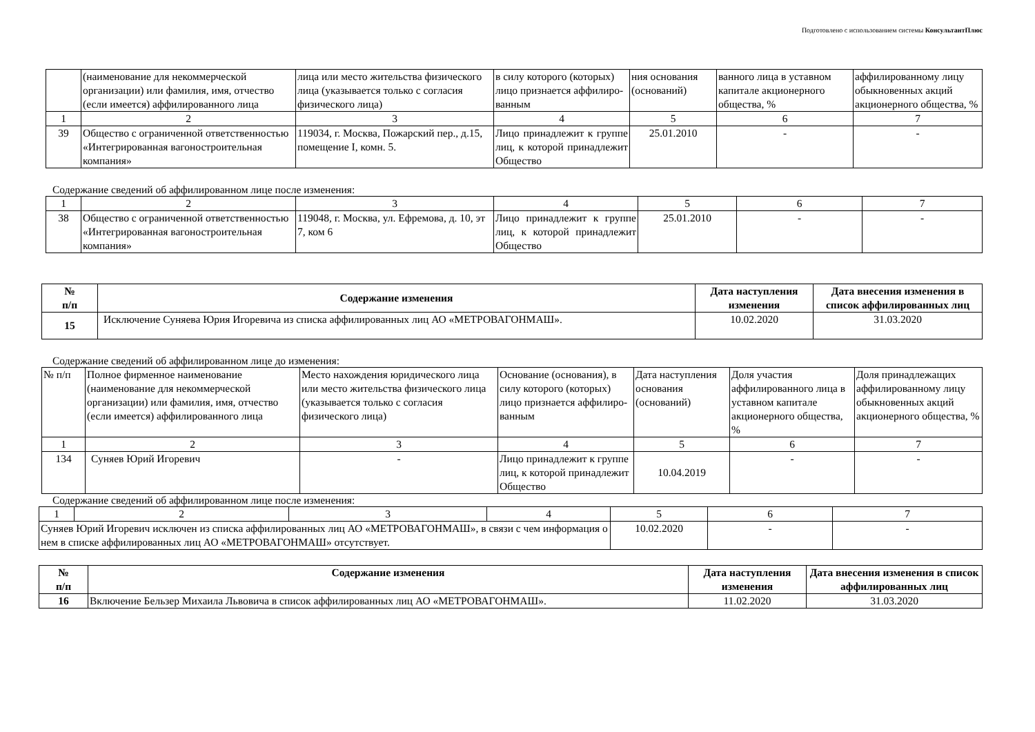Подготовлено с использованием системы КонсультантПлюс
| | (наименование для некоммерческой организации) или фамилия, имя, отчество (если имеется) аффилированного лица | лица или место жительства физического лица (указывается только с согласия физического лица) | в силу которого (которых) лицо признается аффилиро-ванным | ния основания (оснований) | ванного лица в уставном капитале акционерного общества, % | аффилированному лицу обыкновенных акций акционерного общества, % |
| 1 | 2 | 3 | 4 | 5 | 6 | 7 |
| 39 | Общество с ограниченной ответственностью «Интегрированная вагоностроительная компания» | 119034, г. Москва, Пожарский пер., д.15, помещение I, комн. 5. | Лицо принадлежит к группе лиц, к которой принадлежит Общество | 25.01.2010 | - | - |
Содержание сведений об аффилированном лице после изменения:
| 1 | 2 | 3 | 4 | 5 | 6 | 7 |
| 38 | Общество с ограниченной ответственностью «Интегрированная вагоностроительная компания» | 119048, г. Москва, ул. Ефремова, д. 10, эт 7, ком 6 | Лицо принадлежит к группе лиц, к которой принадлежит Общество | 25.01.2010 | - | - |
| № п/п | Содержание изменения | Дата наступления изменения | Дата внесения изменения в список аффилированных лиц |
| --- | --- | --- | --- |
| 15 | Исключение Суняева Юрия Игоревича из списка аффилированных лиц АО «МЕТРОВАГОНМАШ». | 10.02.2020 | 31.03.2020 |
Содержание сведений об аффилированном лице до изменения:
| № п/п | Полное фирменное наименование (наименование для некоммерческой организации) или фамилия, имя, отчество (если имеется) аффилированного лица | Место нахождения юридического лица или место жительства физического лица (указывается только с согласия физического лица) | Основание (основания), в силу которого (которых) лицо признается аффилиро-ванным | Дата наступления основания (оснований) | Доля участия аффилированного лица в уставном капитале акционерного общества, % | Доля принадлежащих аффилированному лицу обыкновенных акций акционерного общества, % |
| 1 | 2 | 3 | 4 | 5 | 6 | 7 |
| 134 | Суняев Юрий Игоревич | - | Лицо принадлежит к группе лиц, к которой принадлежит Общество | 10.04.2019 | - | - |
Содержание сведений об аффилированном лице после изменения:
| 1 | 2 | 3 | 4 | 5 | 6 | 7 |
| Суняев Юрий Игоревич исключен из списка аффилированных лиц АО «МЕТРОВАГОНМАШ», в связи с чем информация о нем в списке аффилированных лиц АО «МЕТРОВАГОНМАШ» отсутствует. | | | | 10.02.2020 | - | - |
| № п/п | Содержание изменения | Дата наступления изменения | Дата внесения изменения в список аффилированных лиц |
| --- | --- | --- | --- |
| 16 | Включение Бельзер Михаила Львовича в список аффилированных лиц АО «МЕТРОВАГОНМАШ». | 11.02.2020 | 31.03.2020 |